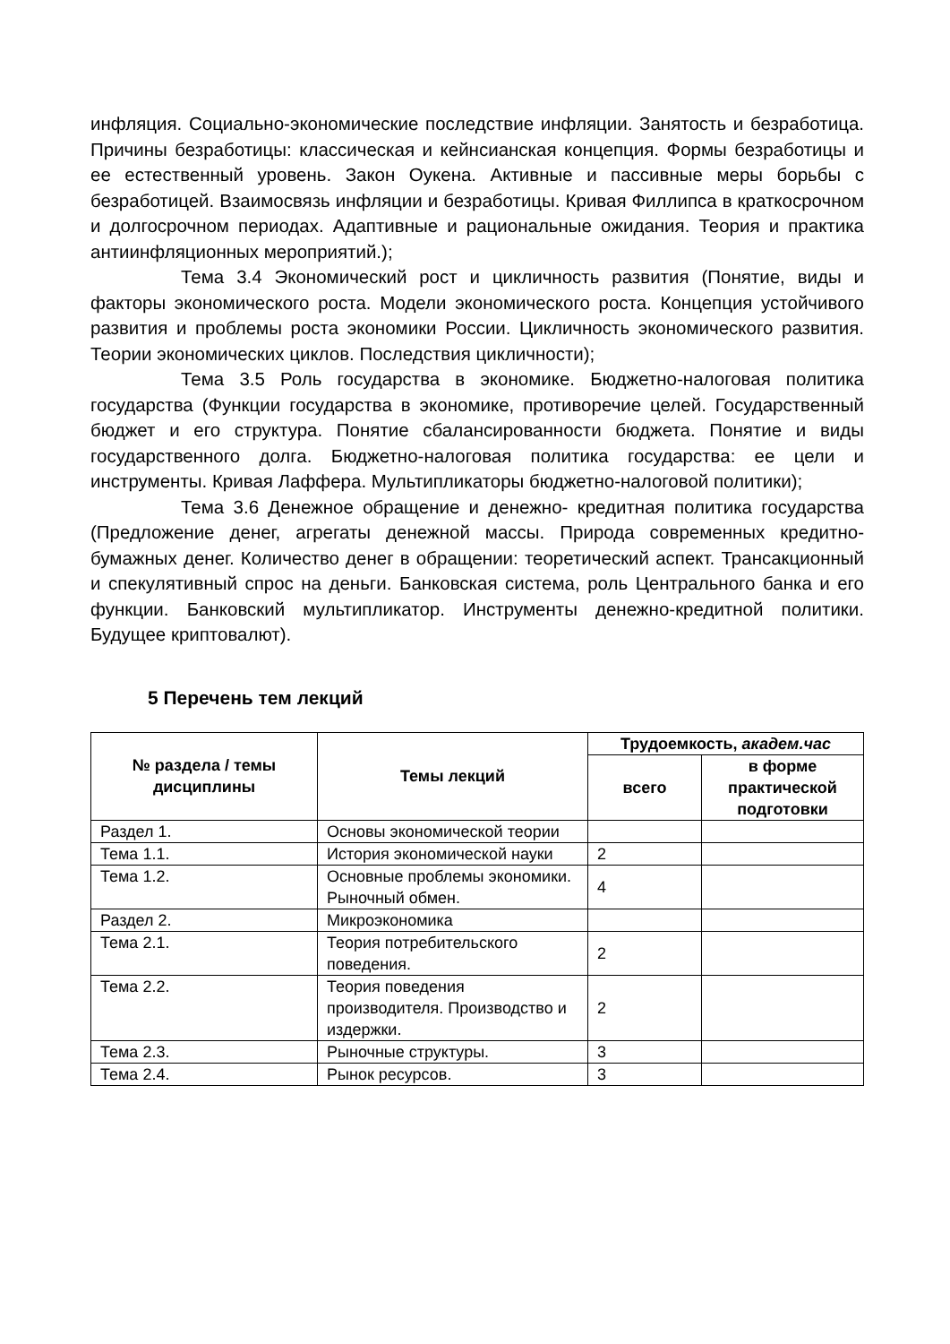инфляция. Социально-экономические последствие инфляции. Занятость и безработица. Причины безработицы: классическая и кейнсианская концепция. Формы безработицы и ее естественный уровень. Закон Оукена. Активные и пассивные меры борьбы с безработицей. Взаимосвязь инфляции и безработицы. Кривая Филлипса в краткосрочном и долгосрочном периодах. Адаптивные и рациональные ожидания. Теория и практика антиинфляционных мероприятий.);
Тема 3.4 Экономический рост и цикличность развития (Понятие, виды и факторы экономического роста. Модели экономического роста. Концепция устойчивого развития и проблемы роста экономики России. Цикличность экономического развития. Теории экономических циклов. Последствия цикличности);
Тема 3.5 Роль государства в экономике. Бюджетно-налоговая политика государства (Функции государства в экономике, противоречие целей. Государственный бюджет и его структура. Понятие сбалансированности бюджета. Понятие и виды государственного долга. Бюджетно-налоговая политика государства: ее цели и инструменты. Кривая Лаффера. Мультипликаторы бюджетно-налоговой политики);
Тема 3.6 Денежное обращение и денежно- кредитная политика государства (Предложение денег, агрегаты денежной массы. Природа современных кредитно-бумажных денег. Количество денег в обращении: теоретический аспект. Трансакционный и спекулятивный спрос на деньги. Банковская система, роль Центрального банка и его функции. Банковский мультипликатор. Инструменты денежно-кредитной политики. Будущее криптовалют).
5 Перечень тем лекций
| № раздела / темы дисциплины | Темы лекций | Трудоемкость, академ.час | |
| --- | --- | --- | --- |
| | | всего | в форме практической подготовки |
| Раздел 1. | Основы экономической теории | | |
| Тема 1.1. | История экономической науки | 2 | |
| Тема 1.2. | Основные проблемы экономики. Рыночный обмен. | 4 | |
| Раздел 2. | Микроэкономика | | |
| Тема 2.1. | Теория потребительского поведения. | 2 | |
| Тема 2.2. | Теория поведения производителя. Производство и издержки. | 2 | |
| Тема 2.3. | Рыночные структуры. | 3 | |
| Тема 2.4. | Рынок ресурсов. | 3 | |